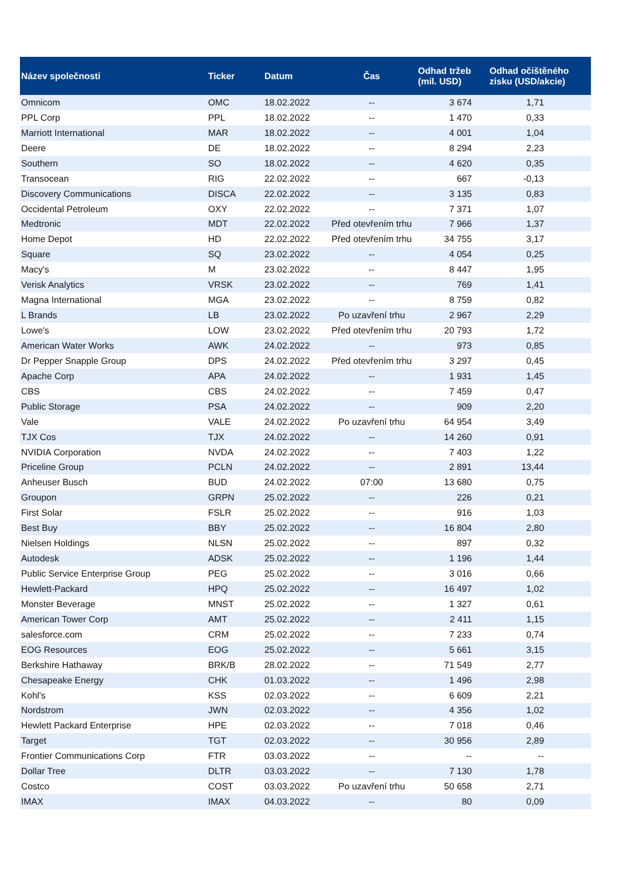| Název společnosti | Ticker | Datum | Čas | Odhad tržeb (mil. USD) | Odhad očištěného zisku (USD/akcie) |
| --- | --- | --- | --- | --- | --- |
| Omnicom | OMC | 18.02.2022 | -- | 3 674 | 1,71 |
| PPL Corp | PPL | 18.02.2022 | -- | 1 470 | 0,33 |
| Marriott International | MAR | 18.02.2022 | -- | 4 001 | 1,04 |
| Deere | DE | 18.02.2022 | -- | 8 294 | 2,23 |
| Southern | SO | 18.02.2022 | -- | 4 620 | 0,35 |
| Transocean | RIG | 22.02.2022 | -- | 667 | -0,13 |
| Discovery Communications | DISCA | 22.02.2022 | -- | 3 135 | 0,83 |
| Occidental Petroleum | OXY | 22.02.2022 | -- | 7 371 | 1,07 |
| Medtronic | MDT | 22.02.2022 | Před otevřením trhu | 7 966 | 1,37 |
| Home Depot | HD | 22.02.2022 | Před otevřením trhu | 34 755 | 3,17 |
| Square | SQ | 23.02.2022 | -- | 4 054 | 0,25 |
| Macy's | M | 23.02.2022 | -- | 8 447 | 1,95 |
| Verisk Analytics | VRSK | 23.02.2022 | -- | 769 | 1,41 |
| Magna International | MGA | 23.02.2022 | -- | 8 759 | 0,82 |
| L Brands | LB | 23.02.2022 | Po uzavření trhu | 2 967 | 2,29 |
| Lowe's | LOW | 23.02.2022 | Před otevřením trhu | 20 793 | 1,72 |
| American Water Works | AWK | 24.02.2022 | -- | 973 | 0,85 |
| Dr Pepper Snapple Group | DPS | 24.02.2022 | Před otevřením trhu | 3 297 | 0,45 |
| Apache Corp | APA | 24.02.2022 | -- | 1 931 | 1,45 |
| CBS | CBS | 24.02.2022 | -- | 7 459 | 0,47 |
| Public Storage | PSA | 24.02.2022 | -- | 909 | 2,20 |
| Vale | VALE | 24.02.2022 | Po uzavření trhu | 64 954 | 3,49 |
| TJX Cos | TJX | 24.02.2022 | -- | 14 260 | 0,91 |
| NVIDIA Corporation | NVDA | 24.02.2022 | -- | 7 403 | 1,22 |
| Priceline Group | PCLN | 24.02.2022 | -- | 2 891 | 13,44 |
| Anheuser Busch | BUD | 24.02.2022 | 07:00 | 13 680 | 0,75 |
| Groupon | GRPN | 25.02.2022 | -- | 226 | 0,21 |
| First Solar | FSLR | 25.02.2022 | -- | 916 | 1,03 |
| Best Buy | BBY | 25.02.2022 | -- | 16 804 | 2,80 |
| Nielsen Holdings | NLSN | 25.02.2022 | -- | 897 | 0,32 |
| Autodesk | ADSK | 25.02.2022 | -- | 1 196 | 1,44 |
| Public Service Enterprise Group | PEG | 25.02.2022 | -- | 3 016 | 0,66 |
| Hewlett-Packard | HPQ | 25.02.2022 | -- | 16 497 | 1,02 |
| Monster Beverage | MNST | 25.02.2022 | -- | 1 327 | 0,61 |
| American Tower Corp | AMT | 25.02.2022 | -- | 2 411 | 1,15 |
| salesforce.com | CRM | 25.02.2022 | -- | 7 233 | 0,74 |
| EOG Resources | EOG | 25.02.2022 | -- | 5 661 | 3,15 |
| Berkshire Hathaway | BRK/B | 28.02.2022 | -- | 71 549 | 2,77 |
| Chesapeake Energy | CHK | 01.03.2022 | -- | 1 496 | 2,98 |
| Kohl's | KSS | 02.03.2022 | -- | 6 609 | 2,21 |
| Nordstrom | JWN | 02.03.2022 | -- | 4 356 | 1,02 |
| Hewlett Packard Enterprise | HPE | 02.03.2022 | -- | 7 018 | 0,46 |
| Target | TGT | 02.03.2022 | -- | 30 956 | 2,89 |
| Frontier Communications Corp | FTR | 03.03.2022 | -- | -- | -- |
| Dollar Tree | DLTR | 03.03.2022 | -- | 7 130 | 1,78 |
| Costco | COST | 03.03.2022 | Po uzavření trhu | 50 658 | 2,71 |
| IMAX | IMAX | 04.03.2022 | -- | 80 | 0,09 |